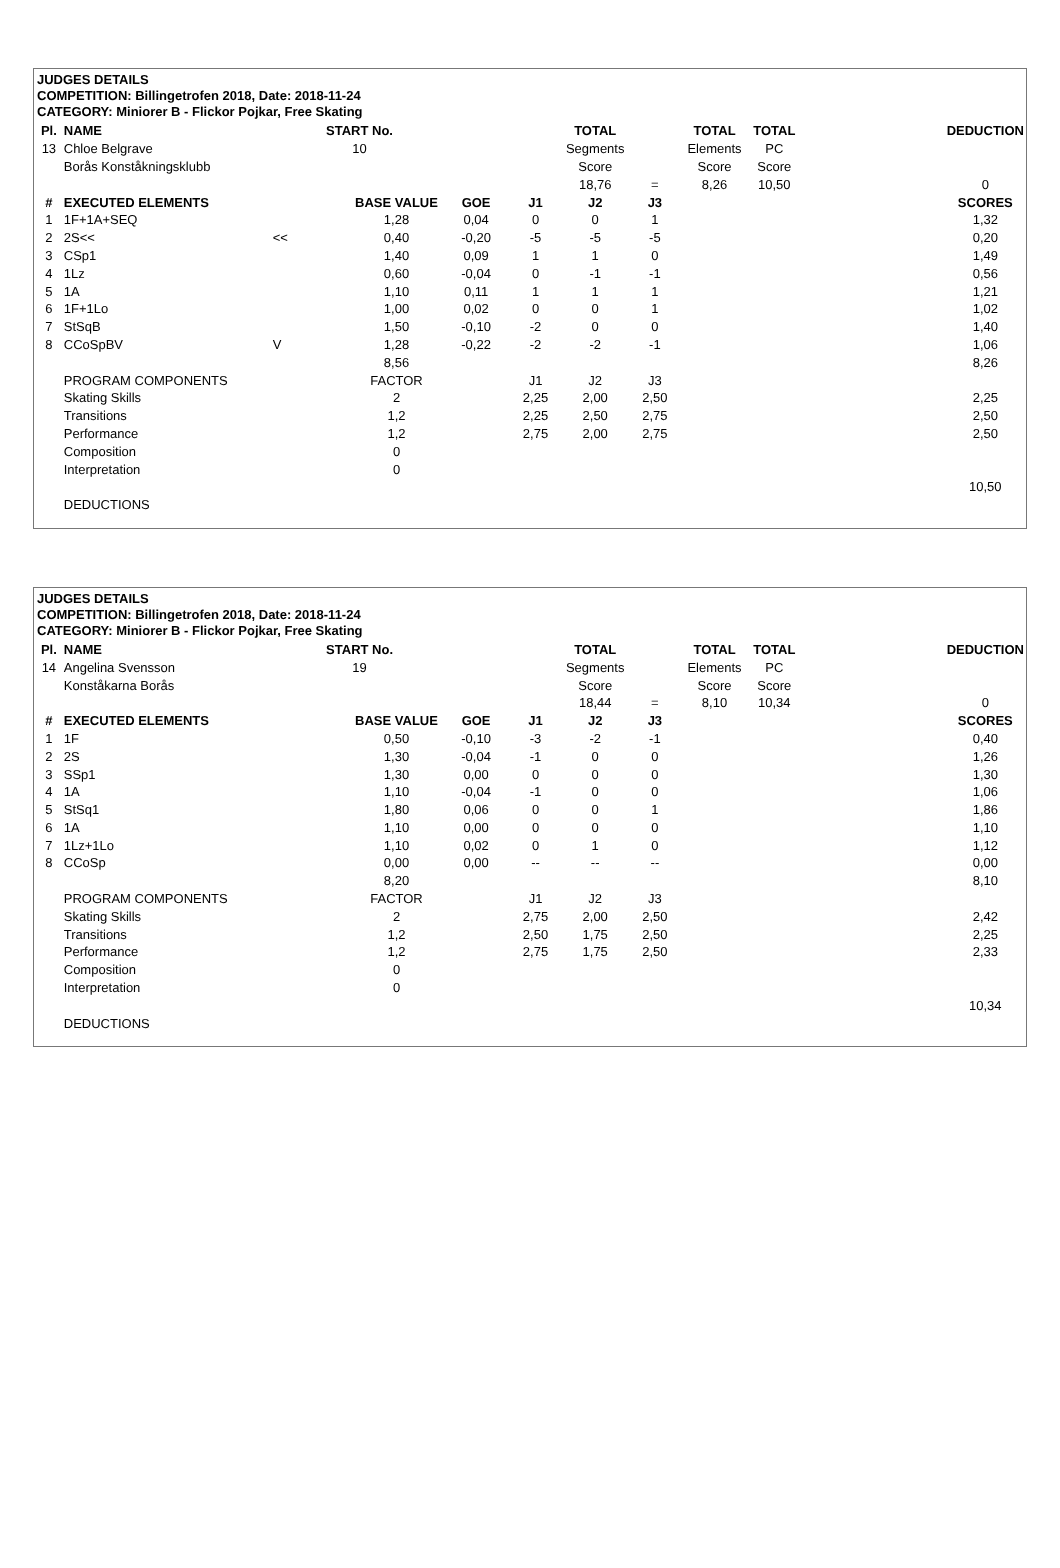JUDGES DETAILS
COMPETITION: Billingetrofen 2018, Date: 2018-11-24
CATEGORY: Miniorer B - Flickor Pojkar, Free Skating
| Pl. | NAME | START No. | | | | TOTAL | | TOTAL | TOTAL | | DEDUCTION |
| --- | --- | --- | --- | --- | --- | --- | --- | --- | --- | --- | --- |
| 13 | Chloe Belgrave | 10 | | | | Segments | | Elements | PC | | |
| | Borås Konståkningsklubb | | | | | Score | | Score | Score | | |
| | | | | | | 18,76 | = | 8,26 | 10,50 | | 0 |
| # | EXECUTED ELEMENTS | | BASE VALUE | GOE | J1 | J2 | J3 | | | | SCORES |
| 1 | 1F+1A+SEQ | | 1,28 | 0,04 | 0 | 0 | 1 | | | | 1,32 |
| 2 | 2S<< | << | 0,40 | -0,20 | -5 | -5 | -5 | | | | 0,20 |
| 3 | CSp1 | | 1,40 | 0,09 | 1 | 1 | 0 | | | | 1,49 |
| 4 | 1Lz | | 0,60 | -0,04 | 0 | -1 | -1 | | | | 0,56 |
| 5 | 1A | | 1,10 | 0,11 | 1 | 1 | 1 | | | | 1,21 |
| 6 | 1F+1Lo | | 1,00 | 0,02 | 0 | 0 | 1 | | | | 1,02 |
| 7 | StSqB | | 1,50 | -0,10 | -2 | 0 | 0 | | | | 1,40 |
| 8 | CCoSpBV | V | 1,28 | -0,22 | -2 | -2 | -1 | | | | 1,06 |
| | | | 8,56 | | | | | | | | 8,26 |
| | PROGRAM COMPONENTS | | FACTOR | | J1 | J2 | J3 | | | | |
| | Skating Skills | | 2 | | 2,25 | 2,00 | 2,50 | | | | 2,25 |
| | Transitions | | 1,2 | | 2,25 | 2,50 | 2,75 | | | | 2,50 |
| | Performance | | 1,2 | | 2,75 | 2,00 | 2,75 | | | | 2,50 |
| | Composition | | 0 | | | | | | | | |
| | Interpretation | | 0 | | | | | | | | |
| | | | | | | | | | | | 10,50 |
| | DEDUCTIONS | | | | | | | | | | |
JUDGES DETAILS
COMPETITION: Billingetrofen 2018, Date: 2018-11-24
CATEGORY: Miniorer B - Flickor Pojkar, Free Skating
| Pl. | NAME | START No. | | | | TOTAL | | TOTAL | TOTAL | | DEDUCTION |
| --- | --- | --- | --- | --- | --- | --- | --- | --- | --- | --- | --- |
| 14 | Angelina Svensson | 19 | | | | Segments | | Elements | PC | | |
| | Konståkarna Borås | | | | | Score | | Score | Score | | |
| | | | | | | 18,44 | = | 8,10 | 10,34 | | 0 |
| # | EXECUTED ELEMENTS | | BASE VALUE | GOE | J1 | J2 | J3 | | | | SCORES |
| 1 | 1F | | 0,50 | -0,10 | -3 | -2 | -1 | | | | 0,40 |
| 2 | 2S | | 1,30 | -0,04 | -1 | 0 | 0 | | | | 1,26 |
| 3 | SSp1 | | 1,30 | 0,00 | 0 | 0 | 0 | | | | 1,30 |
| 4 | 1A | | 1,10 | -0,04 | -1 | 0 | 0 | | | | 1,06 |
| 5 | StSq1 | | 1,80 | 0,06 | 0 | 0 | 1 | | | | 1,86 |
| 6 | 1A | | 1,10 | 0,00 | 0 | 0 | 0 | | | | 1,10 |
| 7 | 1Lz+1Lo | | 1,10 | 0,02 | 0 | 1 | 0 | | | | 1,12 |
| 8 | CCoSp | | 0,00 | 0,00 | -- | -- | -- | | | | 0,00 |
| | | | 8,20 | | | | | | | | 8,10 |
| | PROGRAM COMPONENTS | | FACTOR | | J1 | J2 | J3 | | | | |
| | Skating Skills | | 2 | | 2,75 | 2,00 | 2,50 | | | | 2,42 |
| | Transitions | | 1,2 | | 2,50 | 1,75 | 2,50 | | | | 2,25 |
| | Performance | | 1,2 | | 2,75 | 1,75 | 2,50 | | | | 2,33 |
| | Composition | | 0 | | | | | | | | |
| | Interpretation | | 0 | | | | | | | | |
| | | | | | | | | | | | 10,34 |
| | DEDUCTIONS | | | | | | | | | | |